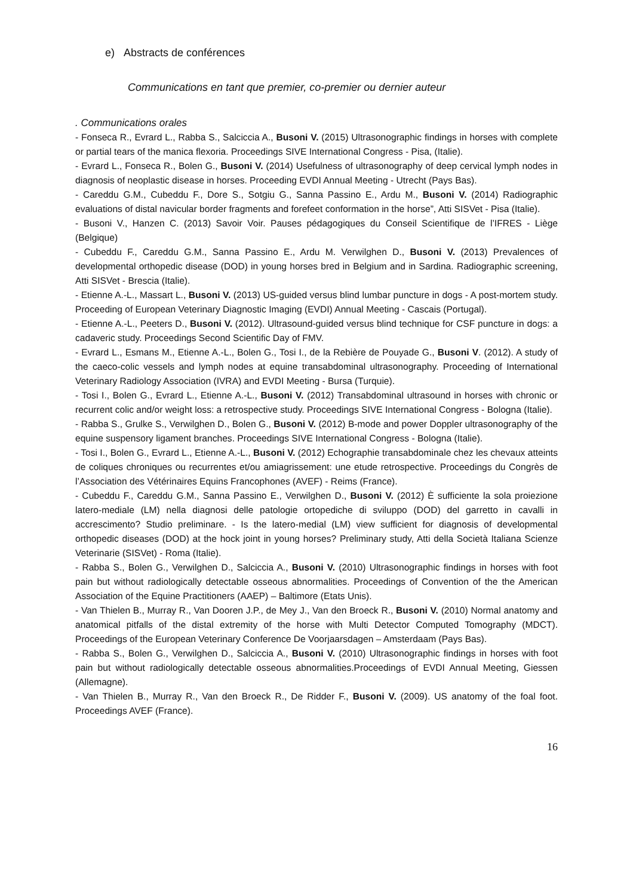e) Abstracts de conférences
Communications en tant que premier, co-premier ou dernier auteur
. Communications orales
- Fonseca R., Evrard L., Rabba S., Salciccia A., Busoni V. (2015) Ultrasonographic findings in horses with complete or partial tears of the manica flexoria. Proceedings SIVE International Congress - Pisa, (Italie).
- Evrard L., Fonseca R., Bolen G., Busoni V. (2014) Usefulness of ultrasonography of deep cervical lymph nodes in diagnosis of neoplastic disease in horses. Proceeding EVDI Annual Meeting - Utrecht (Pays Bas).
- Careddu G.M., Cubeddu F., Dore S., Sotgiu G., Sanna Passino E., Ardu M., Busoni V. (2014) Radiographic evaluations of distal navicular border fragments and forefeet conformation in the horse”, Atti SISVet - Pisa (Italie).
- Busoni V., Hanzen C. (2013) Savoir Voir. Pauses pédagogiques du Conseil Scientifique de l’IFRES - Liège (Belgique)
- Cubeddu F., Careddu G.M., Sanna Passino E., Ardu M. Verwilghen D., Busoni V. (2013) Prevalences of developmental orthopedic disease (DOD) in young horses bred in Belgium and in Sardina. Radiographic screening, Atti SISVet - Brescia (Italie).
- Etienne A.-L., Massart L., Busoni V. (2013) US-guided versus blind lumbar puncture in dogs - A post-mortem study. Proceeding of European Veterinary Diagnostic Imaging (EVDI) Annual Meeting - Cascais (Portugal).
- Etienne A.-L., Peeters D., Busoni V. (2012). Ultrasound-guided versus blind technique for CSF puncture in dogs: a cadaveric study. Proceedings Second Scientific Day of FMV.
- Evrard L., Esmans M., Etienne A.-L., Bolen G., Tosi I., de la Rebière de Pouyade G., Busoni V. (2012). A study of the caeco-colic vessels and lymph nodes at equine transabdominal ultrasonography. Proceeding of International Veterinary Radiology Association (IVRA) and EVDI Meeting - Bursa (Turquie).
- Tosi I., Bolen G., Evrard L., Etienne A.-L., Busoni V. (2012) Transabdominal ultrasound in horses with chronic or recurrent colic and/or weight loss: a retrospective study. Proceedings SIVE International Congress - Bologna (Italie).
- Rabba S., Grulke S., Verwilghen D., Bolen G., Busoni V. (2012) B-mode and power Doppler ultrasonography of the equine suspensory ligament branches. Proceedings SIVE International Congress - Bologna (Italie).
- Tosi I., Bolen G., Evrard L., Etienne A.-L., Busoni V. (2012) Echographie transabdominale chez les chevaux atteints de coliques chroniques ou recurrentes et/ou amiagrissement: une etude retrospective. Proceedings du Congrès de l’Association des Vétérinaires Equins Francophones (AVEF) - Reims (France).
- Cubeddu F., Careddu G.M., Sanna Passino E., Verwilghen D., Busoni V. (2012) È sufficiente la sola proiezione latero-mediale (LM) nella diagnosi delle patologie ortopediche di sviluppo (DOD) del garretto in cavalli in accrescimento? Studio preliminare. - Is the latero-medial (LM) view sufficient for diagnosis of developmental orthopedic diseases (DOD) at the hock joint in young horses? Preliminary study, Atti della Società Italiana Scienze Veterinarie (SISVet) - Roma (Italie).
- Rabba S., Bolen G., Verwilghen D., Salciccia A., Busoni V. (2010) Ultrasonographic findings in horses with foot pain but without radiologically detectable osseous abnormalities. Proceedings of Convention of the the American Association of the Equine Practitioners (AAEP) – Baltimore (Etats Unis).
- Van Thielen B., Murray R., Van Dooren J.P., de Mey J., Van den Broeck R., Busoni V. (2010) Normal anatomy and anatomical pitfalls of the distal extremity of the horse with Multi Detector Computed Tomography (MDCT). Proceedings of the European Veterinary Conference De Voorjaarsdagen – Amsterdaam (Pays Bas).
- Rabba S., Bolen G., Verwilghen D., Salciccia A., Busoni V. (2010) Ultrasonographic findings in horses with foot pain but without radiologically detectable osseous abnormalities.Proceedings of EVDI Annual Meeting, Giessen (Allemagne).
- Van Thielen B., Murray R., Van den Broeck R., De Ridder F., Busoni V. (2009). US anatomy of the foal foot. Proceedings AVEF (France).
16